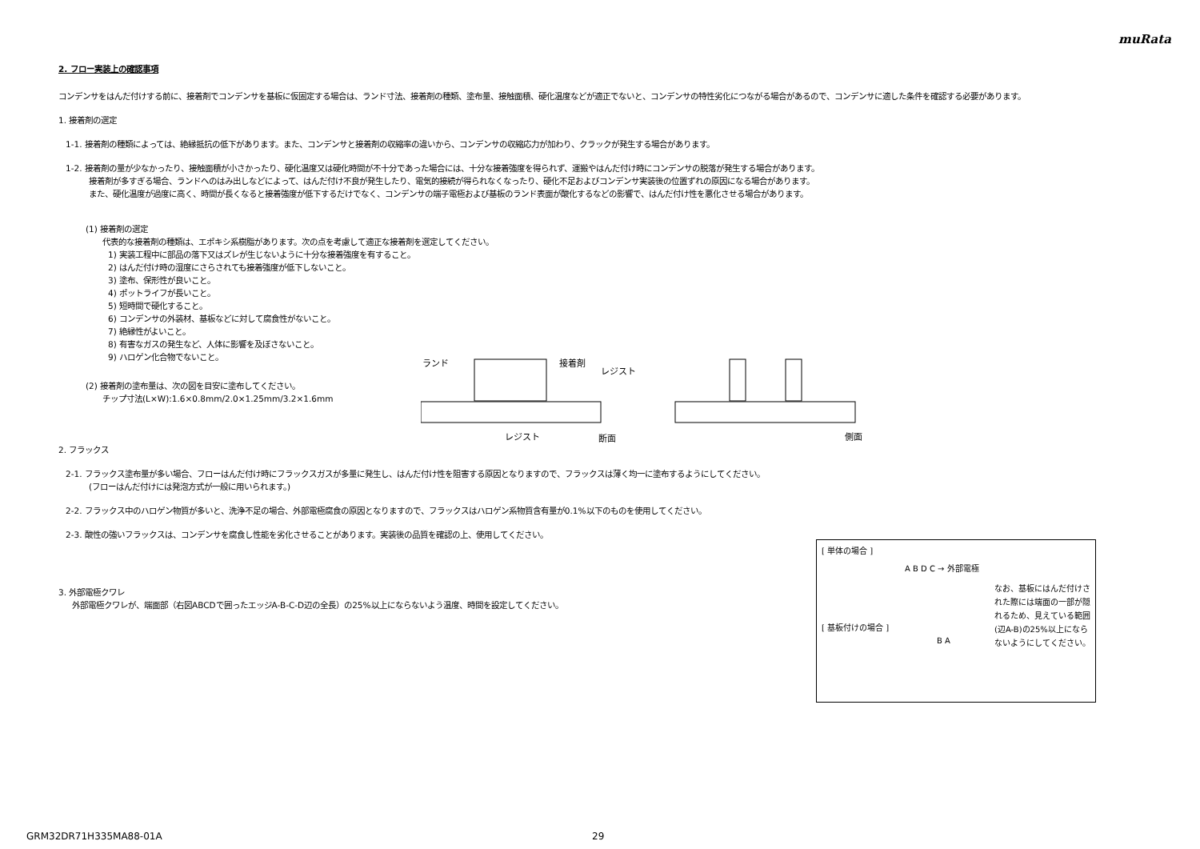muRata
2. フロー実装上の確認事項
コンデンサをはんだ付けする前に、接着剤でコンデンサを基板に仮固定する場合は、ランド寸法、接着剤の種類、塗布量、接触面積、硬化温度などが適正でないと、コンデンサの特性劣化につながる場合があるので、コンデンサに適した条件を確認する必要があります。
1. 接着剤の選定
1-1. 接着剤の種類によっては、絶縁抵抗の低下があります。また、コンデンサと接着剤の収縮率の違いから、コンデンサの収縮応力が加わり、クラックが発生する場合があります。
1-2. 接着剤の量が少なかったり、接触面積が小さかったり、硬化温度又は硬化時間が不十分であった場合には、十分な接着強度を得られず、運搬やはんだ付け時にコンデンサの脱落が発生する場合があります。
接着剤が多すぎる場合、ランドへのはみ出しなどによって、はんだ付け不良が発生したり、電気的接続が得られなくなったり、硬化不足およびコンデンサ実装後の位置ずれの原因になる場合があります。
また、硬化温度が過度に高く、時間が長くなると接着強度が低下するだけでなく、コンデンサの端子電極および基板のランド表面が酸化するなどの影響で、はんだ付け性を悪化させる場合があります。
(1) 接着剤の選定
代表的な接着剤の種類は、エポキシ系樹脂があります。次の点を考慮して適正な接着剤を選定してください。
1) 実装工程中に部品の落下又はズレが生じないように十分な接着強度を有すること。
2) はんだ付け時の湿度にさらされても接着強度が低下しないこと。
3) 塗布、保形性が良いこと。
4) ポットライフが長いこと。
5) 短時間で硬化すること。
6) コンデンサの外装材、基板などに対して腐食性がないこと。
7) 絶縁性がよいこと。
8) 有害なガスの発生など、人体に影響を及ぼさないこと。
9) ハロゲン化合物でないこと。
(2) 接着剤の塗布量は、次の図を目安に塗布してください。
チップ寸法(L×W):1.6×0.8mm/2.0×1.25mm/3.2×1.6mm
ランド
接着剤
レジスト
レジスト
断面
側面
2. フラックス
2-1. フラックス塗布量が多い場合、フローはんだ付け時にフラックスガスが多量に発生し、はんだ付け性を阻害する原因となりますので、フラックスは薄く均一に塗布するようにしてください。
(フローはんだ付けには発泡方式が一般に用いられます。)
2-2. フラックス中のハロゲン物質が多いと、洗浄不足の場合、外部電極腐食の原因となりますので、フラックスはハロゲン系物質含有量が0.1%以下のものを使用してください。
2-3. 酸性の強いフラックスは、コンデンサを腐食し性能を劣化させることがあります。実装後の品質を確認の上、使用してください。
3. 外部電極クワレ
外部電極クワレが、端面部（右図ABCDで囲ったエッジA-B-C-D辺の全長）の25%以上にならないよう温度、時間を設定してください。
[ 単体の場合 ]
A B D C → 外部電極
なお、基板にはんだ付けされた際には端面の一部が隠れるため、見えている範囲(辺A-B)の25%以上にならないようにしてください。
[ 基板付けの場合 ]
B A
GRM32DR71H335MA88-01A 29